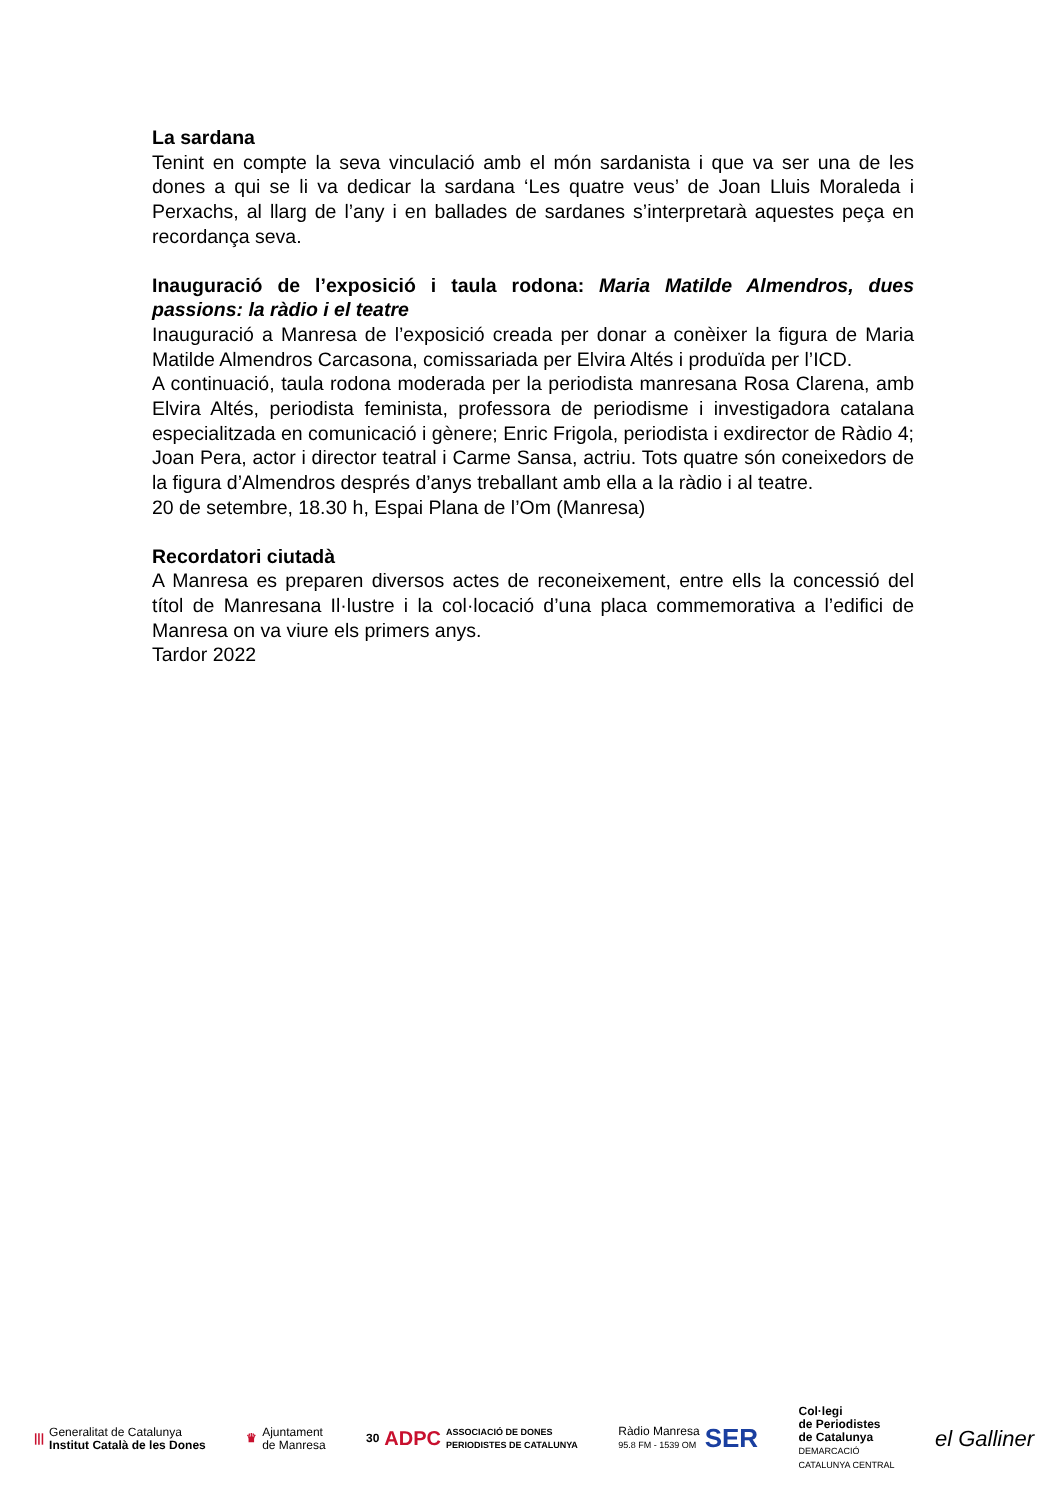La sardana
Tenint en compte la seva vinculació amb el món sardanista i que va ser una de les dones a qui se li va dedicar la sardana ‘Les quatre veus’ de Joan Lluis Moraleda i Perxachs, al llarg de l’any i en ballades de sardanes s’interpretarà aquestes peça en recordança seva.
Inauguració de l’exposició i taula rodona: Maria Matilde Almendros, dues passions: la ràdio i el teatre
Inauguració a Manresa de l’exposició creada per donar a conèixer la figura de Maria Matilde Almendros Carcasona, comissariada per Elvira Altés i produïda per l’ICD.
A continuació, taula rodona moderada per la periodista manresana Rosa Clarena, amb Elvira Altés, periodista feminista, professora de periodisme i investigadora catalana especialitzada en comunicació i gènere; Enric Frigola, periodista i exdirector de Ràdio 4; Joan Pera, actor i director teatral i Carme Sansa, actriu. Tots quatre són coneixedors de la figura d’Almendros després d’anys treballant amb ella a la ràdio i al teatre.
20 de setembre, 18.30 h, Espai Plana de l’Om (Manresa)
Recordatori ciutadà
A Manresa es preparen diversos actes de reconeixement, entre ells la concessió del títol de Manresana Il·lustre i la col·locació d’una placa commemorativa a l’edifici de Manresa on va viure els primers anys.
Tardor 2022
|||
Generalitat de Catalunya
Institut Català de les Dones
♛
Ajuntament
de Manresa
30 ADPC ASSOCIACIÓ DE DONES
PERIODISTES DE CATALUNYA
Ràdio Manresa
95.8 FM - 1539 OM
SER
Col·legi
de Periodistes
de Catalunya
DEMARCACIÓ
CATALUNYA CENTRAL
el Galliner